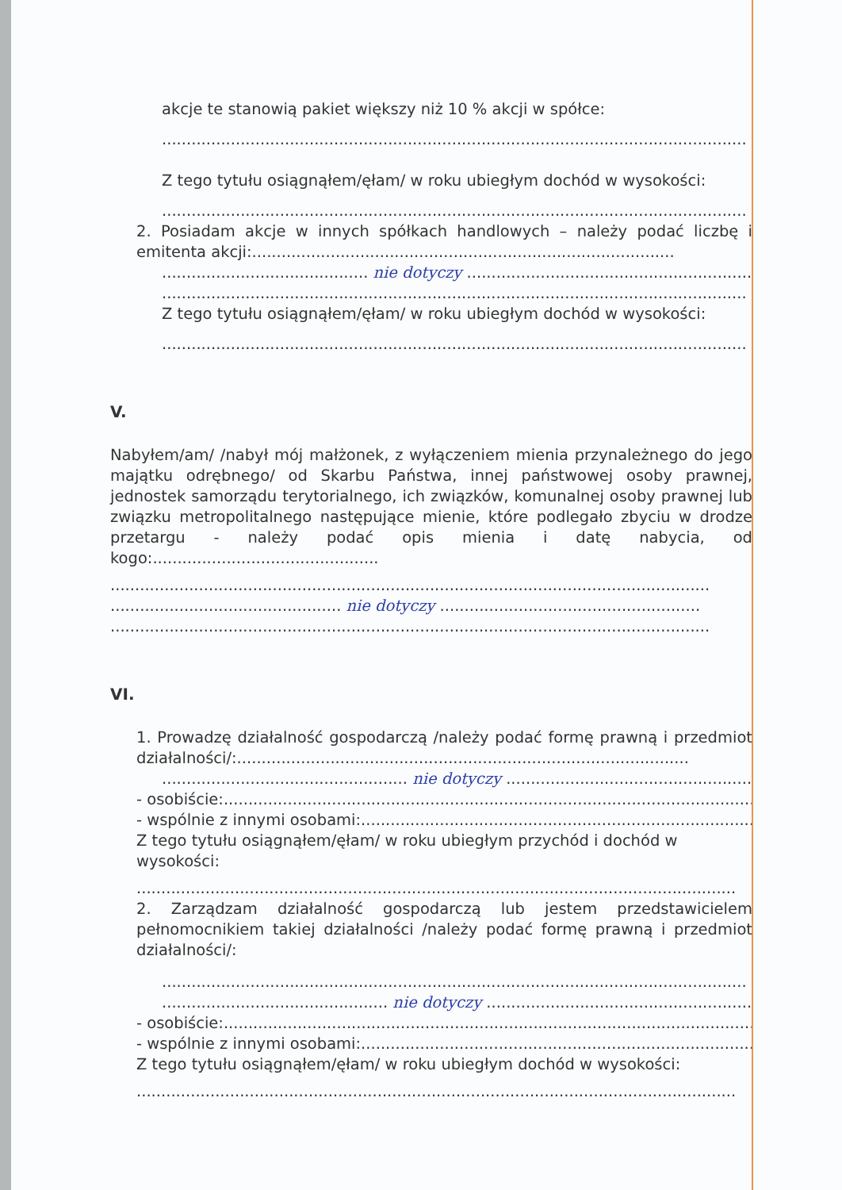akcje te stanowią pakiet większy niż 10 % akcji w spółce:
.......................................................................................................................
Z tego tytułu osiągnąłem/ęłam/ w roku ubiegłym dochód w wysokości:
.......................................................................................................................
2. Posiadam akcje w innych spółkach handlowych – należy podać liczbę i emitenta akcji:......................................................................................
.......................................... nie dotyczy ..........................................................
.......................................................................................................................
Z tego tytułu osiągnąłem/ęłam/ w roku ubiegłym dochód w wysokości:
.......................................................................................................................
V.
Nabyłem/am/ /nabył mój małżonek, z wyłączeniem mienia przynależnego do jego majątku odrębnego/ od Skarbu Państwa, innej państwowej osoby prawnej, jednostek samorządu terytorialnego, ich związków, komunalnej osoby prawnej lub związku metropolitalnego następujące mienie, które podlegało zbyciu w drodze przetargu - należy podać opis mienia i datę nabycia, od kogo:..............................................
..........................................................................................................................
............................................... nie dotyczy .....................................................
..........................................................................................................................
VI.
1. Prowadzę działalność gospodarczą /należy podać formę prawną i przedmiot działalności/:............................................................................................
.................................................. nie dotyczy ..................................................
- osobiście:...................................................................................................................
- wspólnie z innymi osobami:..........................................................................................
Z tego tytułu osiągnąłem/ęłam/ w roku ubiegłym przychód i dochód w wysokości:
..........................................................................................................................
2. Zarządzam działalność gospodarczą lub jestem przedstawicielem pełnomocnikiem takiej działalności /należy podać formę prawną i przedmiot działalności/:
.......................................................................................................................
.............................................. nie dotyczy ......................................................
- osobiście:...................................................................................................................
- wspólnie z innymi osobami:..........................................................................................
Z tego tytułu osiągnąłem/ęłam/ w roku ubiegłym dochód w wysokości:
..........................................................................................................................